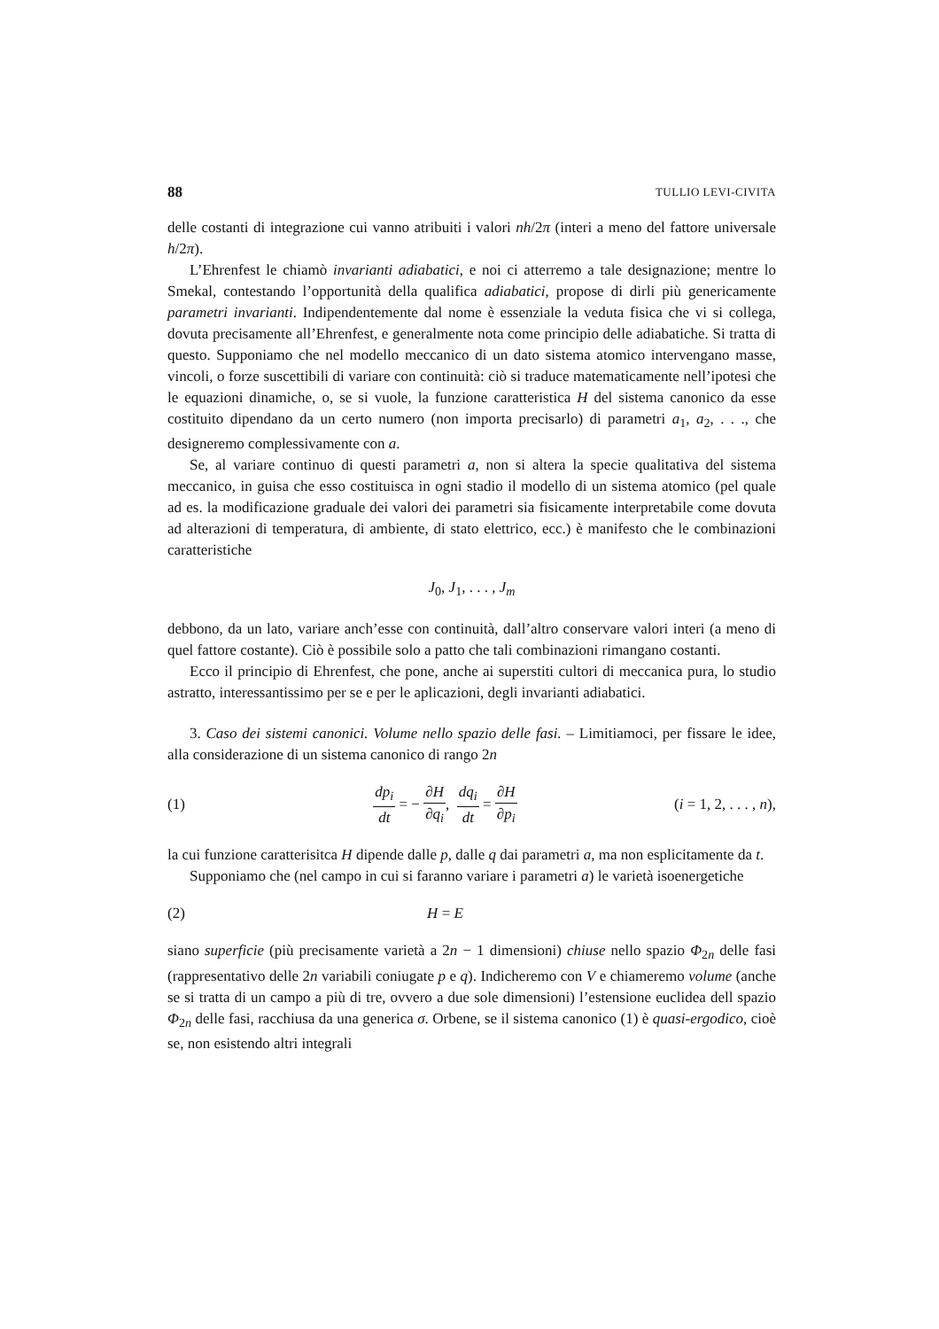88 TULLIO LEVI-CIVITA
delle costanti di integrazione cui vanno atribuiti i valori nh/2π (interi a meno del fattore universale h/2π).
L’Ehrenfest le chiamò invarianti adiabatici, e noi ci atterremo a tale designazione; mentre lo Smekal, contestando l’opportunità della qualifica adiabatici, propose di dirli più genericamente parametri invarianti. Indipendentemente dal nome è essenziale la veduta fisica che vi si collega, dovuta precisamente all’Ehrenfest, e generalmente nota come principio delle adiabatiche. Si tratta di questo. Supponiamo che nel modello meccanico di un dato sistema atomico intervengano masse, vincoli, o forze suscettibili di variare con continuità: ciò si traduce matematicamente nell’ipotesi che le equazioni dinamiche, o, se si vuole, la funzione caratteristica H del sistema canonico da esse costituito dipendano da un certo numero (non importa precisarlo) di parametri a<sub>1</sub>, a<sub>2</sub>, . . ., che designeremo complessivamente con a.
Se, al variare continuo di questi parametri a, non si altera la specie qualitativa del sistema meccanico, in guisa che esso costituisca in ogni stadio il modello di un sistema atomico (pel quale ad es. la modificazione graduale dei valori dei parametri sia fisicamente interpretabile come dovuta ad alterazioni di temperatura, di ambiente, di stato elettrico, ecc.) è manifesto che le combinazioni caratteristiche
J<sub>0</sub>, J<sub>1</sub>, . . . , J<sub>m</sub>
debbono, da un lato, variare anch’esse con continuità, dall’altro conservare valori interi (a meno di quel fattore costante). Ciò è possibile solo a patto che tali combinazioni rimangano costanti.
Ecco il principio di Ehrenfest, che pone, anche ai superstiti cultori di meccanica pura, lo studio astratto, interessantissimo per se e per le aplicazioni, degli invarianti adiabatici.
3. Caso dei sistemi canonici. Volume nello spazio delle fasi. – Limitiamoci, per fissare le idee, alla considerazione di un sistema canonico di rango 2n
(1)
dp<sub>i</sub> dt = − ∂H ∂q<sub>i</sub>, dq<sub>i</sub> dt = ∂H ∂p<sub>i</sub>
(i = 1, 2, . . . , n),
la cui funzione caratterisitca H dipende dalle p, dalle q dai parametri a, ma non esplicitamente da t.
Supponiamo che (nel campo in cui si faranno variare i parametri a) le varietà isoenergetiche
(2) H = E
siano superficie (più precisamente varietà a 2n − 1 dimensioni) chiuse nello spazio Φ<sub>2n</sub> delle fasi (rappresentativo delle 2n variabili coniugate p e q). Indicheremo con V e chiameremo volume (anche se si tratta di un campo a più di tre, ovvero a due sole dimensioni) l’estensione euclidea dell spazio Φ<sub>2n</sub> delle fasi, racchiusa da una generica σ. Orbene, se il sistema canonico (1) è quasi-ergodico, cioè se, non esistendo altri integrali